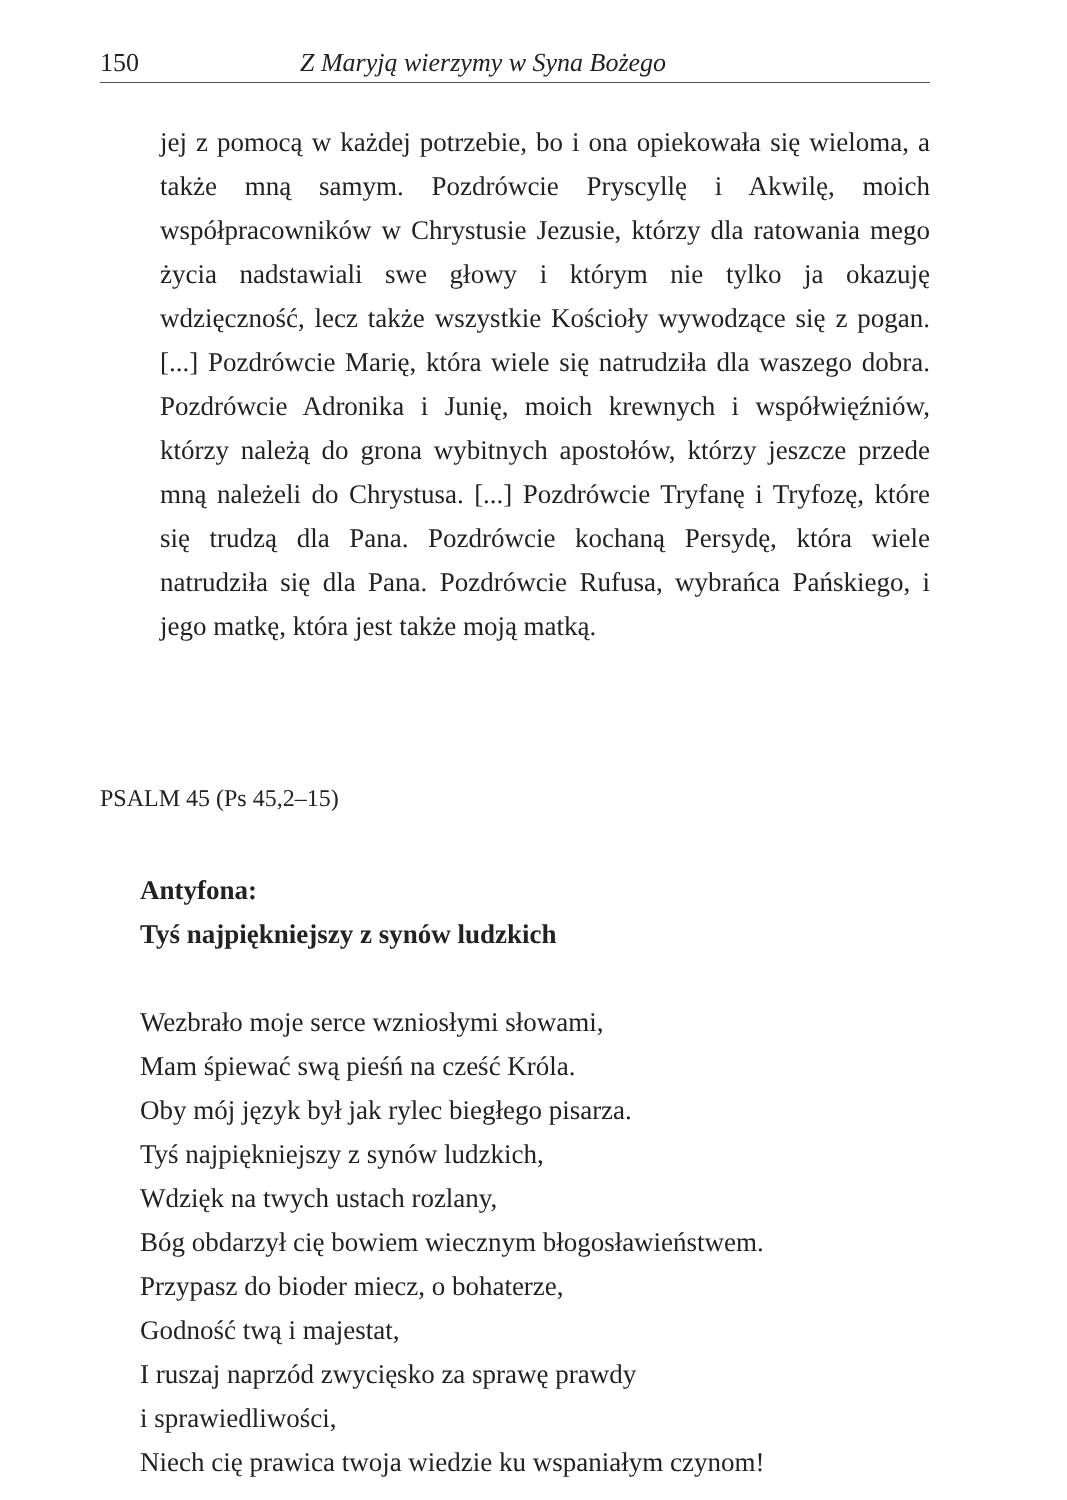150 Z Maryją wierzymy w Syna Bożego
jej z pomocą w każdej potrzebie, bo i ona opiekowała się wieloma, a także mną samym. Pozdrówcie Pryscyllę i Akwilę, moich współpracowników w Chrystusie Jezusie, którzy dla ratowania mego życia nadstawiali swe głowy i którym nie tylko ja okazuję wdzięczność, lecz także wszystkie Kościoły wywodzące się z pogan. [...] Pozdrówcie Marię, która wiele się natrudziła dla waszego dobra. Pozdrówcie Adronika i Junię, moich krewnych i współwięźniów, którzy należą do grona wybitnych apostołów, którzy jeszcze przede mną należeli do Chrystusa. [...] Pozdrówcie Tryfanę i Tryfozę, które się trudzą dla Pana. Pozdrówcie kochaną Persydę, która wiele natrudziła się dla Pana. Pozdrówcie Rufusa, wybrańca Pańskiego, i jego matkę, która jest także moją matką.
PSALM 45 (Ps 45,2–15)
Antyfona:
Tyś najpiękniejszy z synów ludzkich
Wezbrało moje serce wzniosłymi słowami,
Mam śpiewać swą pieśń na cześć Króla.
Oby mój język był jak rylec biegłego pisarza.
Tyś najpiękniejszy z synów ludzkich,
Wdzięk na twych ustach rozlany,
Bóg obdarzył cię bowiem wiecznym błogosławieństwem.
Przypasz do bioder miecz, o bohaterze,
Godność twą i majestat,
I ruszaj naprzód zwycięsko za sprawę prawdy
i sprawiedliwości,
Niech cię prawica twoja wiedzie ku wspaniałym czynom!